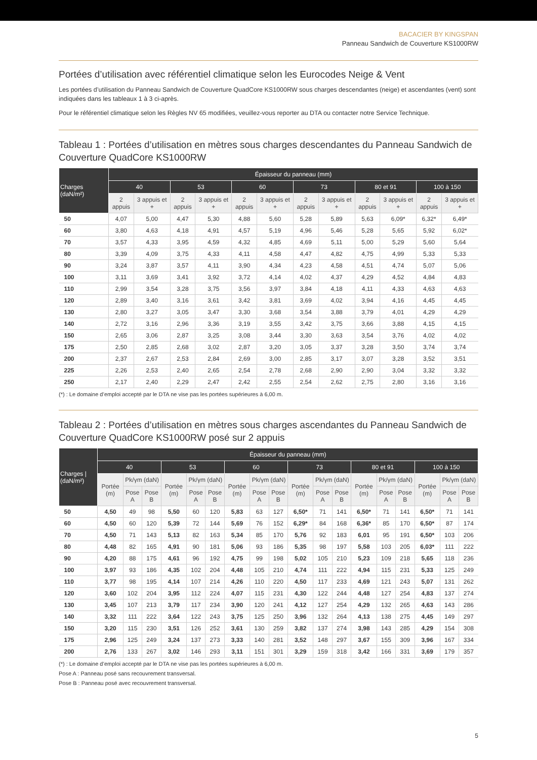BACACIER BY KINGSPAN
Panneau Sandwich de Couverture KS1000RW
Portées d’utilisation avec référentiel climatique selon les Eurocodes Neige & Vent
Les portées d’utilisation du Panneau Sandwich de Couverture QuadCore KS1000RW sous charges descendantes (neige) et ascendantes (vent) sont indiquées dans les tableaux 1 à 3 ci-après.
Pour le référentiel climatique selon les Règles NV 65 modifiées, veuillez-vous reporter au DTA ou contacter notre Service Technique.
Tableau 1 : Portées d’utilisation en mètres sous charges descendantes du Panneau Sandwich de Couverture QuadCore KS1000RW
| Charges (daN/m²) | Épaisseur du panneau (mm) | | | | | | | | | | | |
| --- | --- | --- | --- | --- | --- | --- | --- | --- | --- | --- | --- | --- |
| | 40 | | 53 | | 60 | | 73 | | 80 et 91 | | 100 à 150 | |
| | 2 appuis | 3 appuis et + | 2 appuis | 3 appuis et + | 2 appuis | 3 appuis et + | 2 appuis | 3 appuis et + | 2 appuis | 3 appuis et + | 2 appuis | 3 appuis et + |
| 50 | 4,07 | 5,00 | 4,47 | 5,30 | 4,88 | 5,60 | 5,28 | 5,89 | 5,63 | 6,09* | 6,32* | 6,49* |
| 60 | 3,80 | 4,63 | 4,18 | 4,91 | 4,57 | 5,19 | 4,96 | 5,46 | 5,28 | 5,65 | 5,92 | 6,02* |
| 70 | 3,57 | 4,33 | 3,95 | 4,59 | 4,32 | 4,85 | 4,69 | 5,11 | 5,00 | 5,29 | 5,60 | 5,64 |
| 80 | 3,39 | 4,09 | 3,75 | 4,33 | 4,11 | 4,58 | 4,47 | 4,82 | 4,75 | 4,99 | 5,33 | 5,33 |
| 90 | 3,24 | 3,87 | 3,57 | 4,11 | 3,90 | 4,34 | 4,23 | 4,58 | 4,51 | 4,74 | 5,07 | 5,06 |
| 100 | 3,11 | 3,69 | 3,41 | 3,92 | 3,72 | 4,14 | 4,02 | 4,37 | 4,29 | 4,52 | 4,84 | 4,83 |
| 110 | 2,99 | 3,54 | 3,28 | 3,75 | 3,56 | 3,97 | 3,84 | 4,18 | 4,11 | 4,33 | 4,63 | 4,63 |
| 120 | 2,89 | 3,40 | 3,16 | 3,61 | 3,42 | 3,81 | 3,69 | 4,02 | 3,94 | 4,16 | 4,45 | 4,45 |
| 130 | 2,80 | 3,27 | 3,05 | 3,47 | 3,30 | 3,68 | 3,54 | 3,88 | 3,79 | 4,01 | 4,29 | 4,29 |
| 140 | 2,72 | 3,16 | 2,96 | 3,36 | 3,19 | 3,55 | 3,42 | 3,75 | 3,66 | 3,88 | 4,15 | 4,15 |
| 150 | 2,65 | 3,06 | 2,87 | 3,25 | 3,08 | 3,44 | 3,30 | 3,63 | 3,54 | 3,76 | 4,02 | 4,02 |
| 175 | 2,50 | 2,85 | 2,68 | 3,02 | 2,87 | 3,20 | 3,05 | 3,37 | 3,28 | 3,50 | 3,74 | 3,74 |
| 200 | 2,37 | 2,67 | 2,53 | 2,84 | 2,69 | 3,00 | 2,85 | 3,17 | 3,07 | 3,28 | 3,52 | 3,51 |
| 225 | 2,26 | 2,53 | 2,40 | 2,65 | 2,54 | 2,78 | 2,68 | 2,90 | 2,90 | 3,04 | 3,32 | 3,32 |
| 250 | 2,17 | 2,40 | 2,29 | 2,47 | 2,42 | 2,55 | 2,54 | 2,62 | 2,75 | 2,80 | 3,16 | 3,16 |
(*) : Le domaine d’emploi accepté par le DTA ne vise pas les portées supérieures à 6,00 m.
Tableau 2 : Portées d’utilisation en mètres sous charges ascendantes du Panneau Sandwich de Couverture QuadCore KS1000RW posé sur 2 appuis
| Charges /(daN/m²) | Épaisseur du panneau (mm) | | | | | | | | | | | | | | | | | |
| --- | --- | --- | --- | --- | --- | --- | --- | --- | --- | --- | --- | --- | --- | --- | --- | --- | --- | --- |
| | 40 | | | 53 | | | 60 | | | 73 | | | 80 et 91 | | | 100 à 150 | | |
| | Portée (m) | Pk/γm (daN) | | Portée (m) | Pk/γm (daN) | | Portée (m) | Pk/γm (daN) | | Portée (m) | Pk/γm (daN) | | Portée (m) | Pk/γm (daN) | | Portée (m) | Pk/γm (daN) | |
| | | Pose A | Pose B | | Pose A | Pose B | | Pose A | Pose B | | Pose A | Pose B | | Pose A | Pose B | | Pose A | Pose B |
| 50 | 4,50 | 49 | 98 | 5,50 | 60 | 120 | 5,83 | 63 | 127 | 6,50* | 71 | 141 | 6,50* | 71 | 141 | 6,50* | 71 | 141 |
| 60 | 4,50 | 60 | 120 | 5,39 | 72 | 144 | 5,69 | 76 | 152 | 6,29* | 84 | 168 | 6,36* | 85 | 170 | 6,50* | 87 | 174 |
| 70 | 4,50 | 71 | 143 | 5,13 | 82 | 163 | 5,34 | 85 | 170 | 5,76 | 92 | 183 | 6,01 | 95 | 191 | 6,50* | 103 | 206 |
| 80 | 4,48 | 82 | 165 | 4,91 | 90 | 181 | 5,06 | 93 | 186 | 5,35 | 98 | 197 | 5,58 | 103 | 205 | 6,03* | 111 | 222 |
| 90 | 4,20 | 88 | 175 | 4,61 | 96 | 192 | 4,75 | 99 | 198 | 5,02 | 105 | 210 | 5,23 | 109 | 218 | 5,65 | 118 | 236 |
| 100 | 3,97 | 93 | 186 | 4,35 | 102 | 204 | 4,48 | 105 | 210 | 4,74 | 111 | 222 | 4,94 | 115 | 231 | 5,33 | 125 | 249 |
| 110 | 3,77 | 98 | 195 | 4,14 | 107 | 214 | 4,26 | 110 | 220 | 4,50 | 117 | 233 | 4,69 | 121 | 243 | 5,07 | 131 | 262 |
| 120 | 3,60 | 102 | 204 | 3,95 | 112 | 224 | 4,07 | 115 | 231 | 4,30 | 122 | 244 | 4,48 | 127 | 254 | 4,83 | 137 | 274 |
| 130 | 3,45 | 107 | 213 | 3,79 | 117 | 234 | 3,90 | 120 | 241 | 4,12 | 127 | 254 | 4,29 | 132 | 265 | 4,63 | 143 | 286 |
| 140 | 3,32 | 111 | 222 | 3,64 | 122 | 243 | 3,75 | 125 | 250 | 3,96 | 132 | 264 | 4,13 | 138 | 275 | 4,45 | 149 | 297 |
| 150 | 3,20 | 115 | 230 | 3,51 | 126 | 252 | 3,61 | 130 | 259 | 3,82 | 137 | 274 | 3,98 | 143 | 285 | 4,29 | 154 | 308 |
| 175 | 2,96 | 125 | 249 | 3,24 | 137 | 273 | 3,33 | 140 | 281 | 3,52 | 148 | 297 | 3,67 | 155 | 309 | 3,96 | 167 | 334 |
| 200 | 2,76 | 133 | 267 | 3,02 | 146 | 293 | 3,11 | 151 | 301 | 3,29 | 159 | 318 | 3,42 | 166 | 331 | 3,69 | 179 | 357 |
(*) : Le domaine d’emploi accepté par le DTA ne vise pas les portées supérieures à 6,00 m.
Pose A : Panneau posé sans recouvrement transversal.
Pose B : Panneau posé avec recouvrement transversal.
5